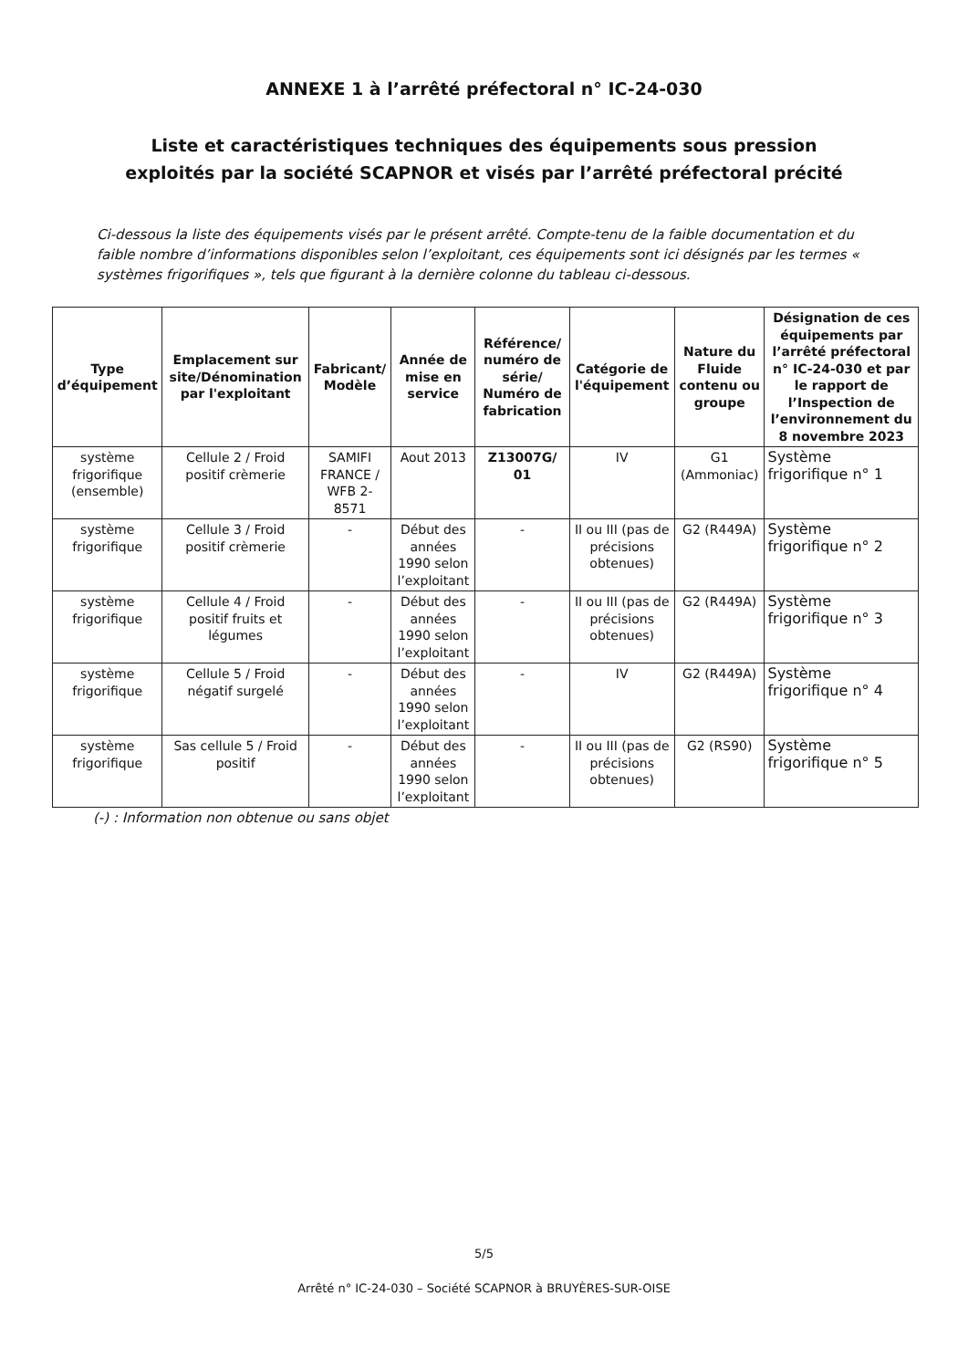ANNEXE 1 à l’arrêté préfectoral n° IC-24-030
Liste et caractéristiques techniques des équipements sous pression
exploités par la société SCAPNOR et visés par l’arrêté préfectoral précité
Ci-dessous la liste des équipements visés par le présent arrêté. Compte-tenu de la faible documentation et du faible nombre d’informations disponibles selon l’exploitant, ces équipements sont ici désignés par les termes « systèmes frigorifiques », tels que figurant à la dernière colonne du tableau ci-dessous.
| Type d’équipement | Emplacement sur site/Dénomination par l'exploitant | Fabricant/ Modèle | Année de mise en service | Référence/ numéro de série/ Numéro de fabrication | Catégorie de l'équipement | Nature du Fluide contenu ou groupe | Désignation de ces équipements par l’arrêté préfectoral n° IC-24-030 et par le rapport de l’Inspection de l’environnement du 8 novembre 2023 |
| --- | --- | --- | --- | --- | --- | --- | --- |
| système frigorifique (ensemble) | Cellule 2 / Froid positif crèmerie | SAMIFI FRANCE / WFB 2-8571 | Aout 2013 | Z13007G/ 01 | IV | G1 (Ammoniac) | Système frigorifique n° 1 |
| système frigorifique | Cellule 3 / Froid positif crèmerie | - | Début des années 1990 selon l’exploitant | - | II ou III (pas de précisions obtenues) | G2 (R449A) | Système frigorifique n° 2 |
| système frigorifique | Cellule 4 / Froid positif fruits et légumes | - | Début des années 1990 selon l’exploitant | - | II ou III (pas de précisions obtenues) | G2 (R449A) | Système frigorifique n° 3 |
| système frigorifique | Cellule 5 / Froid négatif surgelé | - | Début des années 1990 selon l’exploitant | - | IV | G2 (R449A) | Système frigorifique n° 4 |
| système frigorifique | Sas cellule 5 / Froid positif | - | Début des années 1990 selon l’exploitant | - | II ou III (pas de précisions obtenues) | G2 (RS90) | Système frigorifique n° 5 |
(-) : Information non obtenue ou sans objet
5/5
Arrêté n° IC-24-030 – Société SCAPNOR à BRUYÈRES-SUR-OISE